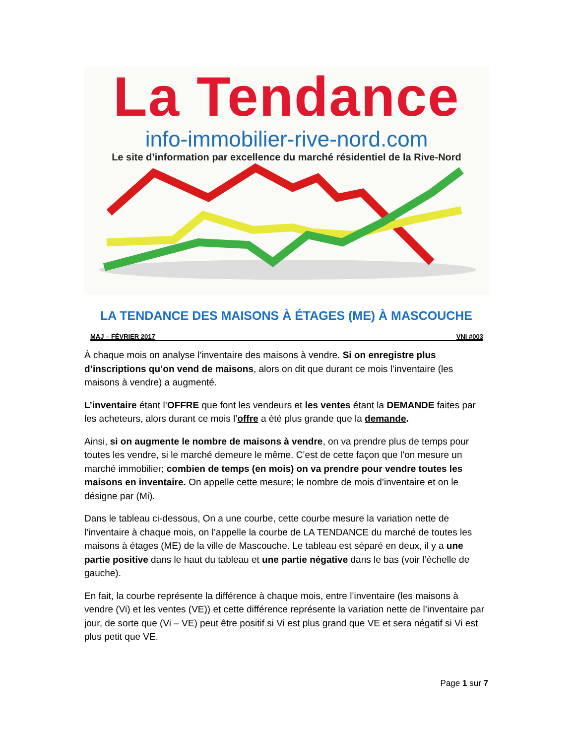La Tendance
info-immobilier-rive-nord.com
Le site d’information par excellence du marché résidentiel de la Rive-Nord
LA TENDANCE DES MAISONS À ÉTAGES (ME) À MASCOUCHE
MAJ – FÉVRIER 2017 VNI #003
À chaque mois on analyse l’inventaire des maisons à vendre. Si on enregistre plus d’inscriptions qu’on vend de maisons, alors on dit que durant ce mois l’inventaire (les maisons à vendre) a augmenté.
L’inventaire étant l’OFFRE que font les vendeurs et les ventes étant la DEMANDE faites par les acheteurs, alors durant ce mois l’offre a été plus grande que la demande.
Ainsi, si on augmente le nombre de maisons à vendre, on va prendre plus de temps pour toutes les vendre, si le marché demeure le même. C’est de cette façon que l’on mesure un marché immobilier; combien de temps (en mois) on va prendre pour vendre toutes les maisons en inventaire. On appelle cette mesure; le nombre de mois d’inventaire et on le désigne par (Mi).
Dans le tableau ci-dessous, On a une courbe, cette courbe mesure la variation nette de l’inventaire à chaque mois, on l’appelle la courbe de LA TENDANCE du marché de toutes les maisons à étages (ME) de la ville de Mascouche. Le tableau est séparé en deux, il y a une partie positive dans le haut du tableau et une partie négative dans le bas (voir l’échelle de gauche).
En fait, la courbe représente la différence à chaque mois, entre l’inventaire (les maisons à vendre (Vi) et les ventes (VE)) et cette différence représente la variation nette de l’inventaire par jour, de sorte que (Vi – VE) peut être positif si Vi est plus grand que VE et sera négatif si Vi est plus petit que VE.
Page 1 sur 7